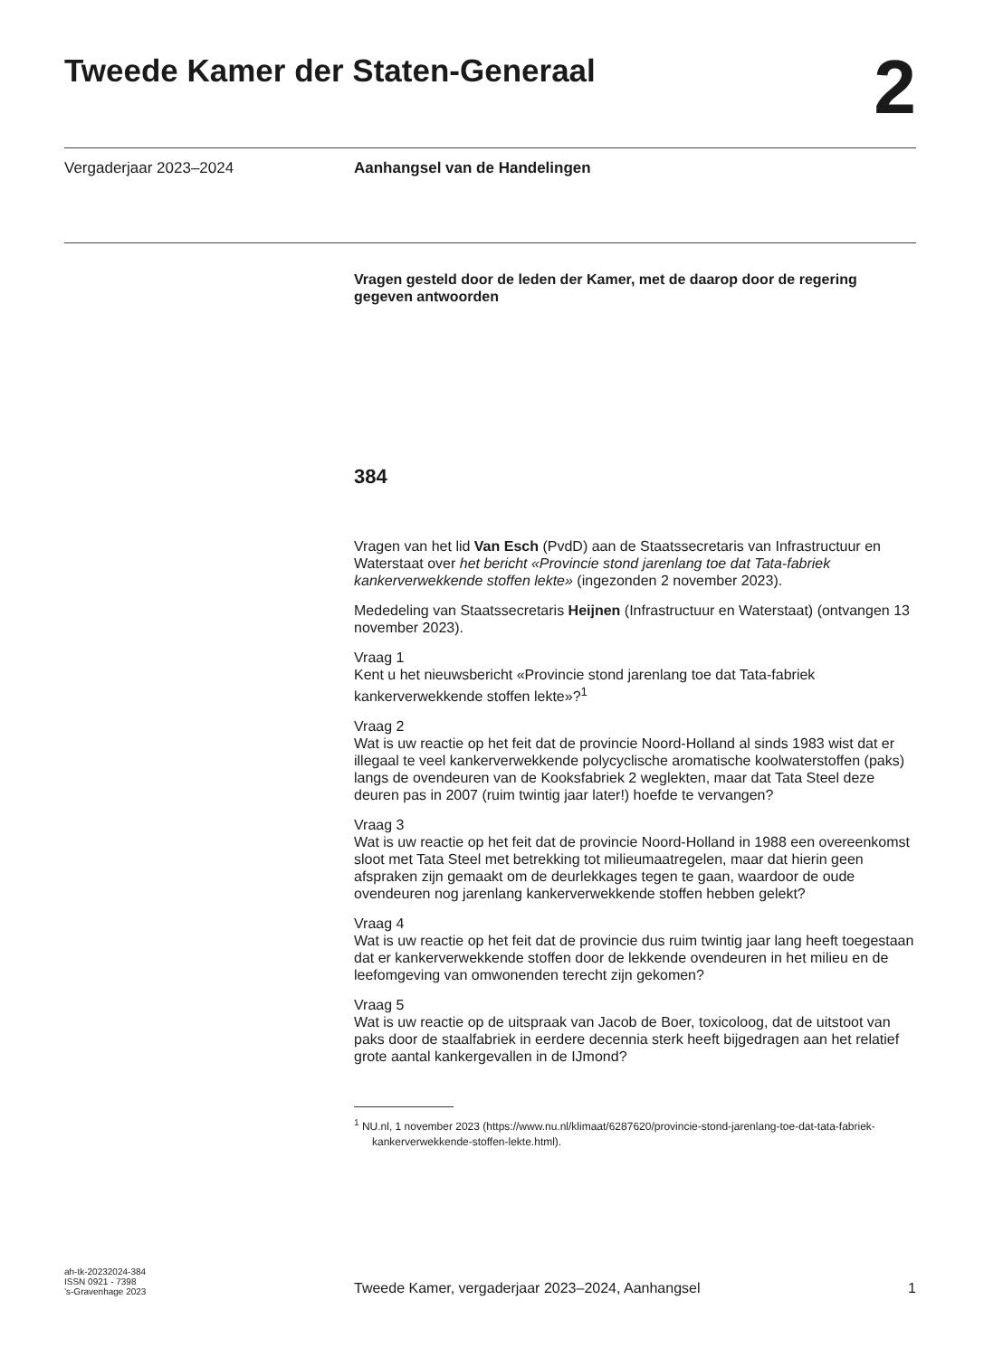Tweede Kamer der Staten-Generaal
2
Vergaderjaar 2023–2024 Aanhangsel van de Handelingen
Vragen gesteld door de leden der Kamer, met de daarop door de regering gegeven antwoorden
384
Vragen van het lid Van Esch (PvdD) aan de Staatssecretaris van Infrastructuur en Waterstaat over het bericht «Provincie stond jarenlang toe dat Tata-fabriek kankerverwekkende stoffen lekte» (ingezonden 2 november 2023).
Mededeling van Staatssecretaris Heijnen (Infrastructuur en Waterstaat) (ontvangen 13 november 2023).
Vraag 1
Kent u het nieuwsbericht «Provincie stond jarenlang toe dat Tata-fabriek kankerverwekkende stoffen lekte»?<sup>1</sup>
Vraag 2
Wat is uw reactie op het feit dat de provincie Noord-Holland al sinds 1983 wist dat er illegaal te veel kankerverwekkende polycyclische aromatische koolwaterstoffen (paks) langs de ovendeuren van de Kooksfabriek 2 weglekten, maar dat Tata Steel deze deuren pas in 2007 (ruim twintig jaar later!) hoefde te vervangen?
Vraag 3
Wat is uw reactie op het feit dat de provincie Noord-Holland in 1988 een overeenkomst sloot met Tata Steel met betrekking tot milieumaatregelen, maar dat hierin geen afspraken zijn gemaakt om de deurlekkages tegen te gaan, waardoor de oude ovendeuren nog jarenlang kankerverwekkende stoffen hebben gelekt?
Vraag 4
Wat is uw reactie op het feit dat de provincie dus ruim twintig jaar lang heeft toegestaan dat er kankerverwekkende stoffen door de lekkende ovendeuren in het milieu en de leefomgeving van omwonenden terecht zijn gekomen?
Vraag 5
Wat is uw reactie op de uitspraak van Jacob de Boer, toxicoloog, dat de uitstoot van paks door de staalfabriek in eerdere decennia sterk heeft bijgedragen aan het relatief grote aantal kankergevallen in de IJmond?
<sup>1</sup> NU.nl, 1 november 2023 (https://www.nu.nl/klimaat/6287620/provincie-stond-jarenlang-toe-dat-tata-fabriek-kankerverwekkende-stoffen-lekte.html).
ah-tk-20232024-384
ISSN 0921 - 7398
’s-Gravenhage 2023
Tweede Kamer, vergaderjaar 2023–2024, Aanhangsel 1